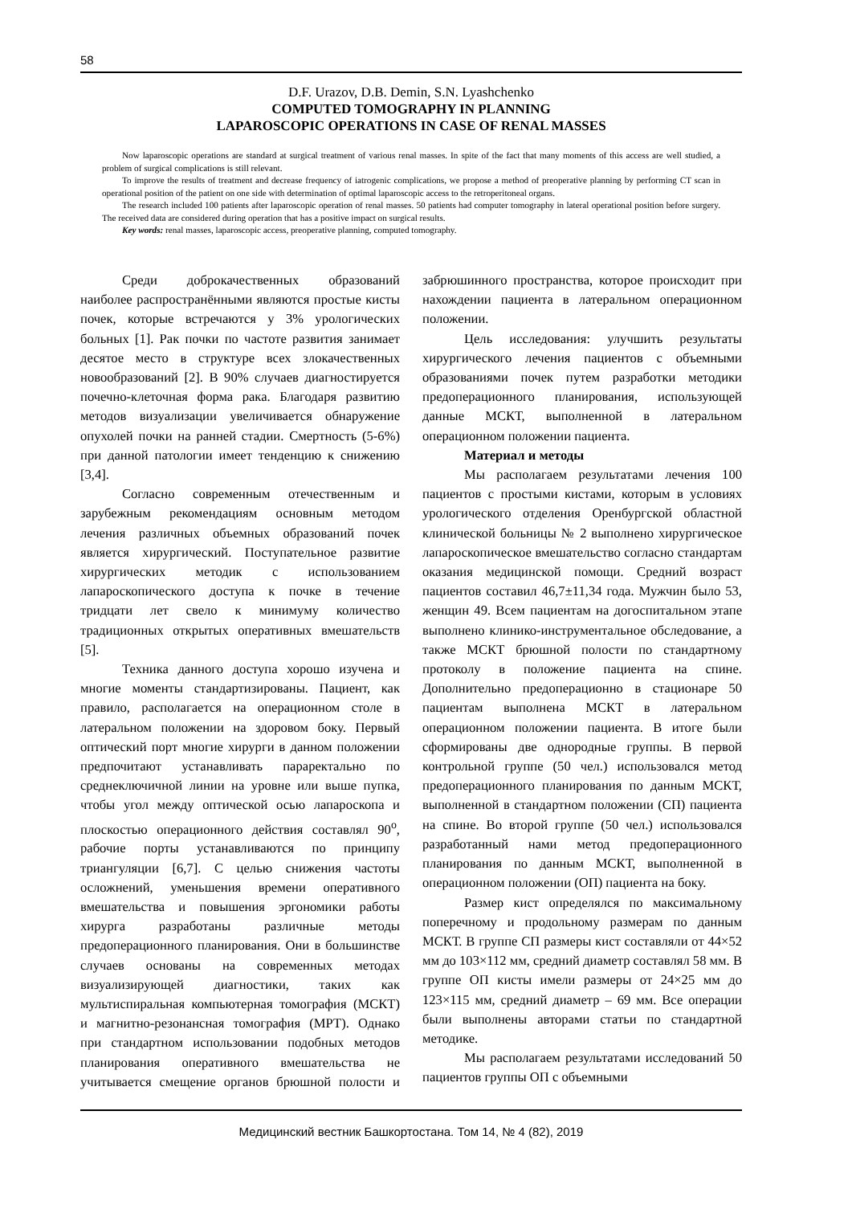58
D.F. Urazov, D.B. Demin, S.N. Lyashchenko
COMPUTED TOMOGRAPHY IN PLANNING
LAPAROSCOPIC OPERATIONS IN CASE OF RENAL MASSES
Now laparoscopic operations are standard at surgical treatment of various renal masses. In spite of the fact that many moments of this access are well studied, a problem of surgical complications is still relevant.
To improve the results of treatment and decrease frequency of iatrogenic complications, we propose a method of preoperative planning by performing CT scan in operational position of the patient on one side with determination of optimal laparoscopic access to the retroperitoneal organs.
The research included 100 patients after laparoscopic operation of renal masses. 50 patients had computer tomography in lateral operational position before surgery. The received data are considered during operation that has a positive impact on surgical results.
Key words: renal masses, laparoscopic access, preoperative planning, computed tomography.
Среди доброкачественных образований наиболее распространёнными являются простые кисты почек, которые встречаются у 3% урологических больных [1]. Рак почки по частоте развития занимает десятое место в структуре всех злокачественных новообразований [2]. В 90% случаев диагностируется почечно-клеточная форма рака. Благодаря развитию методов визуализации увеличивается обнаружение опухолей почки на ранней стадии. Смертность (5-6%) при данной патологии имеет тенденцию к снижению [3,4].
Согласно современным отечественным и зарубежным рекомендациям основным методом лечения различных объемных образований почек является хирургический. Поступательное развитие хирургических методик с использованием лапароскопического доступа к почке в течение тридцати лет свело к минимуму количество традиционных открытых оперативных вмешательств [5].
Техника данного доступа хорошо изучена и многие моменты стандартизированы. Пациент, как правило, располагается на операционном столе в латеральном положении на здоровом боку. Первый оптический порт многие хирурги в данном положении предпочитают устанавливать параректально по среднеключичной линии на уровне или выше пупка, чтобы угол между оптической осью лапароскопа и плоскостью операционного действия составлял 90<sup>o</sup>, рабочие порты устанавливаются по принципу триангуляции [6,7]. С целью снижения частоты осложнений, уменьшения времени оперативного вмешательства и повышения эргономики работы хирурга разработаны различные методы предоперационного планирования. Они в большинстве случаев основаны на современных методах визуализирующей диагностики, таких как мультиспиральная компьютерная томография (МСКТ) и магнитно-резонансная томография (МРТ). Однако при стандартном использовании подобных методов планирования оперативного вмешательства не учитывается смещение органов брюшной полости и забрюшинного пространства, которое происходит при нахождении пациента в латеральном операционном положении.
Цель исследования: улучшить результаты хирургического лечения пациентов с объемными образованиями почек путем разработки методики предоперационного планирования, использующей данные МСКТ, выполненной в латеральном операционном положении пациента.
Материал и методы
Мы располагаем результатами лечения 100 пациентов с простыми кистами, которым в условиях урологического отделения Оренбургской областной клинической больницы № 2 выполнено хирургическое лапароскопическое вмешательство согласно стандартам оказания медицинской помощи. Средний возраст пациентов составил 46,7±11,34 года. Мужчин было 53, женщин 49. Всем пациентам на догоспитальном этапе выполнено клинико-инструментальное обследование, а также МСКТ брюшной полости по стандартному протоколу в положение пациента на спине. Дополнительно предоперационно в стационаре 50 пациентам выполнена МСКТ в латеральном операционном положении пациента. В итоге были сформированы две однородные группы. В первой контрольной группе (50 чел.) использовался метод предоперационного планирования по данным МСКТ, выполненной в стандартном положении (СП) пациента на спине. Во второй группе (50 чел.) использовался разработанный нами метод предоперационного планирования по данным МСКТ, выполненной в операционном положении (ОП) пациента на боку.
Размер кист определялся по максимальному поперечному и продольному размерам по данным МСКТ. В группе СП размеры кист составляли от 44×52 мм до 103×112 мм, средний диаметр составлял 58 мм. В группе ОП кисты имели размеры от 24×25 мм до 123×115 мм, средний диаметр – 69 мм. Все операции были выполнены авторами статьи по стандартной методике.
Мы располагаем результатами исследований 50 пациентов группы ОП с объемными
Медицинский вестник Башкортостана. Том 14, № 4 (82), 2019